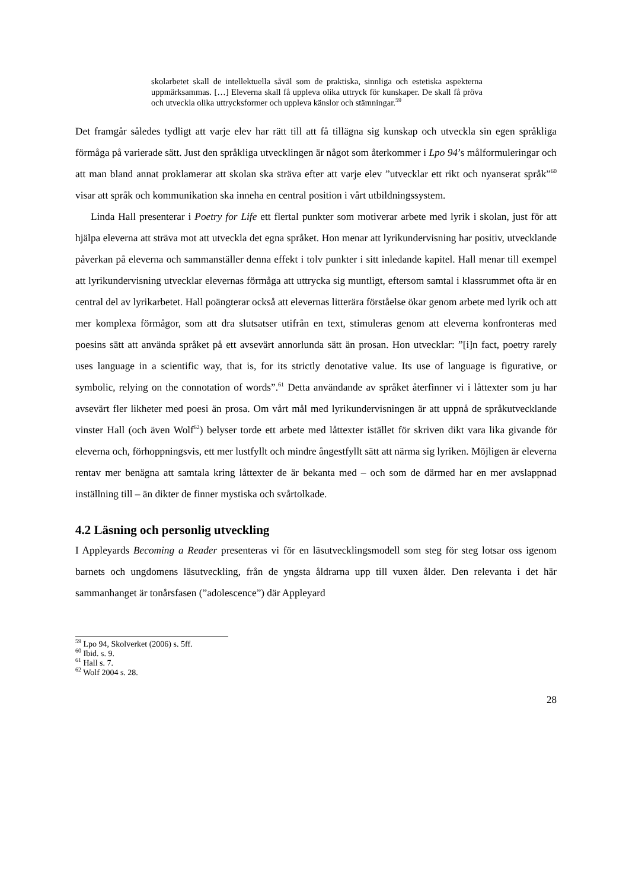skolarbetet skall de intellektuella såväl som de praktiska, sinnliga och estetiska aspekterna uppmärksammas. […] Eleverna skall få uppleva olika uttryck för kunskaper. De skall få pröva och utveckla olika uttrycksformer och uppleva känslor och stämningar.<sup>59</sup>
Det framgår således tydligt att varje elev har rätt till att få tillägna sig kunskap och utveckla sin egen språkliga förmåga på varierade sätt. Just den språkliga utvecklingen är något som återkommer i Lpo 94’s målformuleringar och att man bland annat proklamerar att skolan ska sträva efter att varje elev ”utvecklar ett rikt och nyanserat språk”<sup>60</sup> visar att språk och kommunikation ska inneha en central position i vårt utbildningssystem.
Linda Hall presenterar i Poetry for Life ett flertal punkter som motiverar arbete med lyrik i skolan, just för att hjälpa eleverna att sträva mot att utveckla det egna språket. Hon menar att lyrikundervisning har positiv, utvecklande påverkan på eleverna och sammanställer denna effekt i tolv punkter i sitt inledande kapitel. Hall menar till exempel att lyrikundervisning utvecklar elevernas förmåga att uttrycka sig muntligt, eftersom samtal i klassrummet ofta är en central del av lyrikarbetet. Hall poängterar också att elevernas litterära förståelse ökar genom arbete med lyrik och att mer komplexa förmågor, som att dra slutsatser utifrån en text, stimuleras genom att eleverna konfronteras med poesins sätt att använda språket på ett avsevärt annorlunda sätt än prosan. Hon utvecklar: ”[i]n fact, poetry rarely uses language in a scientific way, that is, for its strictly denotative value. Its use of language is figurative, or symbolic, relying on the connotation of words”.<sup>61</sup> Detta användande av språket återfinner vi i låttexter som ju har avsevärt fler likheter med poesi än prosa. Om vårt mål med lyrikundervisningen är att uppnå de språkutvecklande vinster Hall (och även Wolf<sup>62</sup>) belyser torde ett arbete med låttexter istället för skriven dikt vara lika givande för eleverna och, förhoppningsvis, ett mer lustfyllt och mindre ångestfyllt sätt att närma sig lyriken. Möjligen är eleverna rentav mer benägna att samtala kring låttexter de är bekanta med – och som de därmed har en mer avslappnad inställning till – än dikter de finner mystiska och svårtolkade.
4.2 Läsning och personlig utveckling
I Appleyards Becoming a Reader presenteras vi för en läsutvecklingsmodell som steg för steg lotsar oss igenom barnets och ungdomens läsutveckling, från de yngsta åldrarna upp till vuxen ålder. Den relevanta i det här sammanhanget är tonårsfasen (”adolescence”) där Appleyard
<sup>59</sup> Lpo 94, Skolverket (2006) s. 5ff.
<sup>60</sup> Ibid. s. 9.
<sup>61</sup> Hall s. 7.
<sup>62</sup> Wolf 2004 s. 28.
28